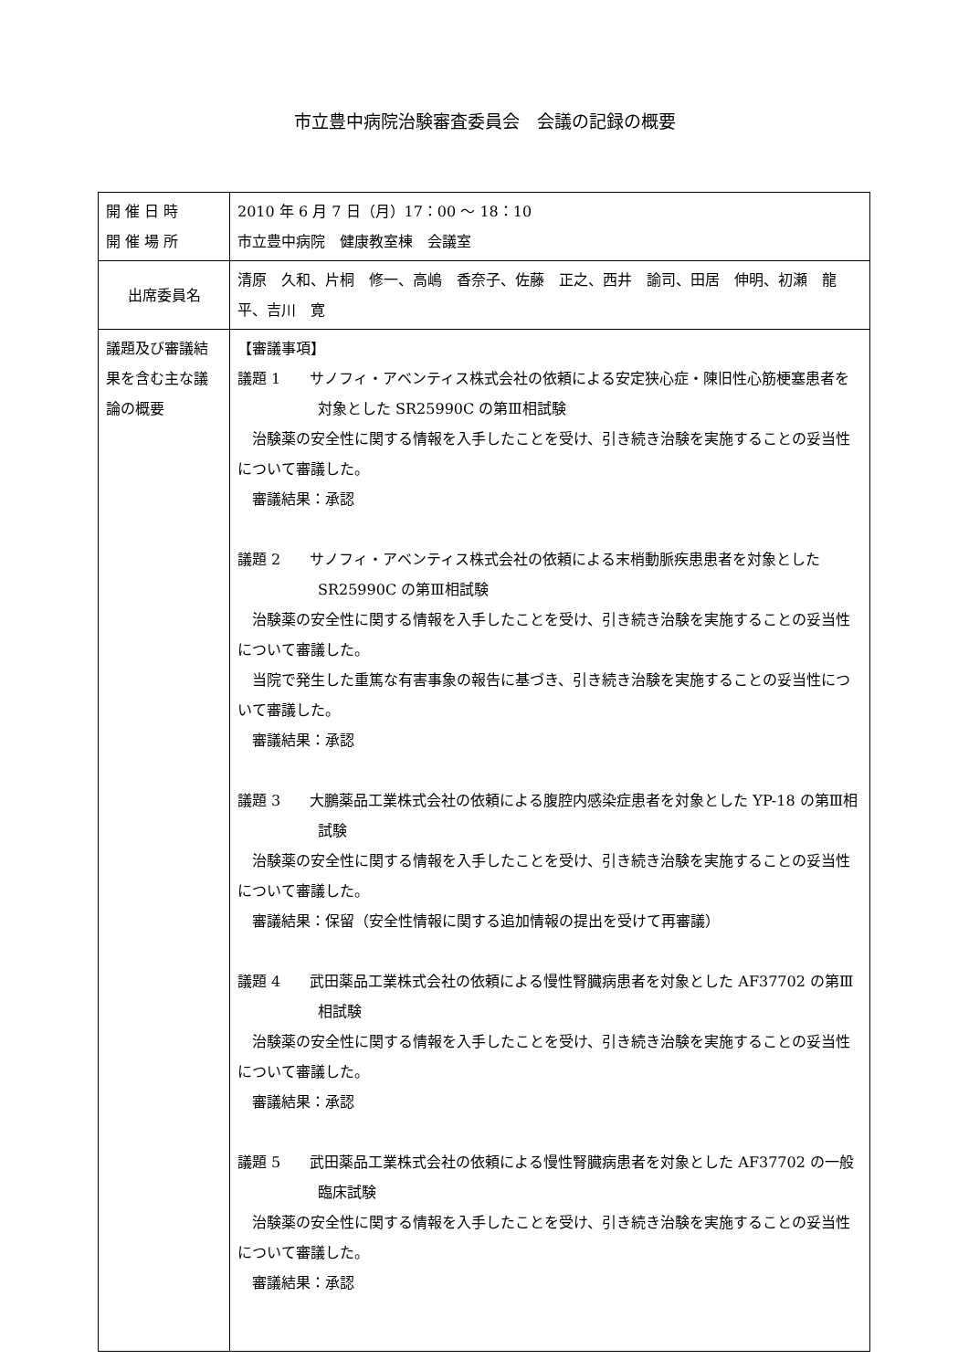市立豊中病院治験審査委員会　会議の記録の概要
| 開 催 日 時 開 催 場 所 | 2010 年 6 月 7 日（月）17：00 ～ 18：10 市立豊中病院 健康教室棟 会議室 |
| 出席委員名 | 清原 久和、片桐 修一、高嶋 香奈子、佐藤 正之、西井 諭司、田居 伸明、初瀬 龍平、吉川 寛 |
| 議題及び審議結果を含む主な議論の概要 | 【審議事項】 議題 1 サノフィ・アベンティス株式会社の依頼による安定狭心症・陳旧性心筋梗塞患者を対象とした SR25990C の第Ⅲ相試験 治験薬の安全性に関する情報を入手したことを受け、引き続き治験を実施することの妥当性について審議した。 審議結果：承認 議題 2 サノフィ・アベンティス株式会社の依頼による末梢動脈疾患患者を対象とした SR25990C の第Ⅲ相試験 治験薬の安全性に関する情報を入手したことを受け、引き続き治験を実施することの妥当性について審議した。 当院で発生した重篤な有害事象の報告に基づき、引き続き治験を実施することの妥当性について審議した。 審議結果：承認 議題 3 大鵬薬品工業株式会社の依頼による腹腔内感染症患者を対象とした YP-18 の第Ⅲ相試験 治験薬の安全性に関する情報を入手したことを受け、引き続き治験を実施することの妥当性について審議した。 審議結果：保留（安全性情報に関する追加情報の提出を受けて再審議） 議題 4 武田薬品工業株式会社の依頼による慢性腎臓病患者を対象とした AF37702 の第Ⅲ相試験 治験薬の安全性に関する情報を入手したことを受け、引き続き治験を実施することの妥当性について審議した。 審議結果：承認 議題 5 武田薬品工業株式会社の依頼による慢性腎臓病患者を対象とした AF37702 の一般臨床試験 治験薬の安全性に関する情報を入手したことを受け、引き続き治験を実施することの妥当性について審議した。 審議結果：承認 |